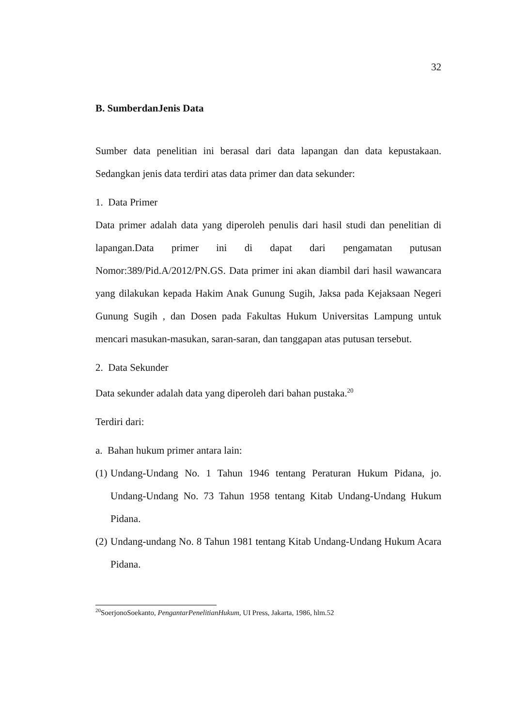32
B. SumberdanJenis Data
Sumber data penelitian ini berasal dari data lapangan dan data kepustakaan. Sedangkan jenis data terdiri atas data primer dan data sekunder:
1. Data Primer
Data primer adalah data yang diperoleh penulis dari hasil studi dan penelitian di lapangan.Data primer ini di dapat dari pengamatan putusan Nomor:389/Pid.A/2012/PN.GS. Data primer ini akan diambil dari hasil wawancara yang dilakukan kepada Hakim Anak Gunung Sugih, Jaksa pada Kejaksaan Negeri Gunung Sugih , dan Dosen pada Fakultas Hukum Universitas Lampung untuk mencari masukan-masukan, saran-saran, dan tanggapan atas putusan tersebut.
2. Data Sekunder
Data sekunder adalah data yang diperoleh dari bahan pustaka.<sup>20</sup>
Terdiri dari:
a. Bahan hukum primer antara lain:
(1) Undang-Undang No. 1 Tahun 1946 tentang Peraturan Hukum Pidana, jo. Undang-Undang No. 73 Tahun 1958 tentang Kitab Undang-Undang Hukum Pidana.
(2) Undang-undang No. 8 Tahun 1981 tentang Kitab Undang-Undang Hukum Acara Pidana.
<sup>20</sup> SoerjonoSoekanto, PengantarPenelitianHukum, UI Press, Jakarta, 1986, hlm.52